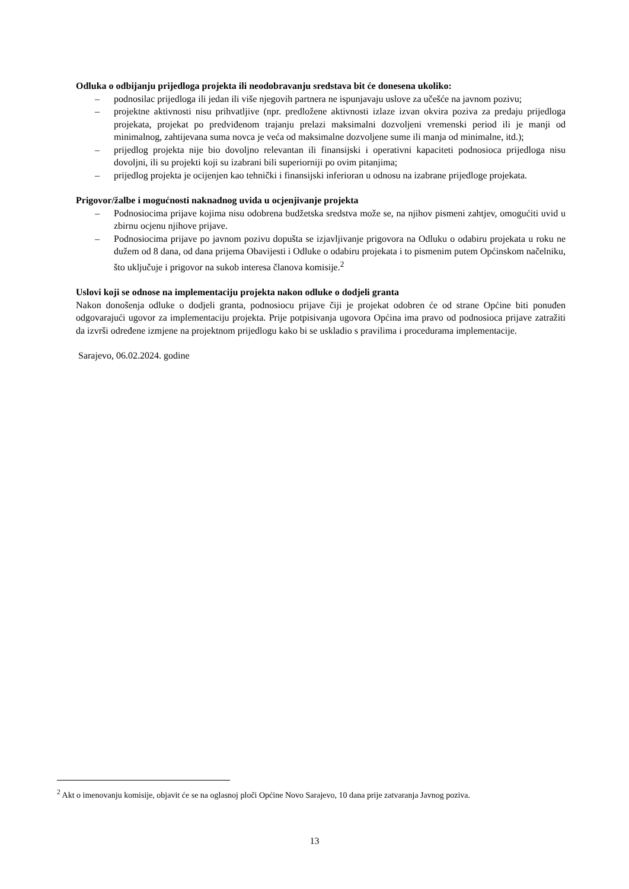Odluka o odbijanju prijedloga projekta ili neodobravanju sredstava bit će donesena ukoliko:
– podnosilac prijedloga ili jedan ili više njegovih partnera ne ispunjavaju uslove za učešće na javnom pozivu;
– projektne aktivnosti nisu prihvatljive (npr. predložene aktivnosti izlaze izvan okvira poziva za predaju prijedloga projekata, projekat po predviđenom trajanju prelazi maksimalni dozvoljeni vremenski period ili je manji od minimalnog, zahtijevana suma novca je veća od maksimalne dozvoljene sume ili manja od minimalne, itd.);
– prijedlog projekta nije bio dovoljno relevantan ili finansijski i operativni kapaciteti podnosioca prijedloga nisu dovoljni, ili su projekti koji su izabrani bili superiorniji po ovim pitanjima;
– prijedlog projekta je ocijenjen kao tehnički i finansijski inferioran u odnosu na izabrane prijedloge projekata.
Prigovor/žalbe i mogućnosti naknadnog uvida u ocjenjivanje projekta
– Podnosiocima prijave kojima nisu odobrena budžetska sredstva može se, na njihov pismeni zahtjev, omogućiti uvid u zbirnu ocjenu njihove prijave.
– Podnosiocima prijave po javnom pozivu dopušta se izjavljivanje prigovora na Odluku o odabiru projekata u roku ne dužem od 8 dana, od dana prijema Obavijesti i Odluke o odabiru projekata i to pismenim putem Općinskom načelniku, što uključuje i prigovor na sukob interesa članova komisije.<sup>2</sup>
Uslovi koji se odnose na implementaciju projekta nakon odluke o dodjeli granta
Nakon donošenja odluke o dodjeli granta, podnosiocu prijave čiji je projekat odobren će od strane Općine biti ponuđen odgovarajući ugovor za implementaciju projekta. Prije potpisivanja ugovora Općina ima pravo od podnosioca prijave zatražiti da izvrši određene izmjene na projektnom prijedlogu kako bi se uskladio s pravilima i procedurama implementacije.
Sarajevo, 06.02.2024. godine
<sup>2</sup> Akt o imenovanju komisije, objavit će se na oglasnoj ploči Općine Novo Sarajevo, 10 dana prije zatvaranja Javnog poziva.
13